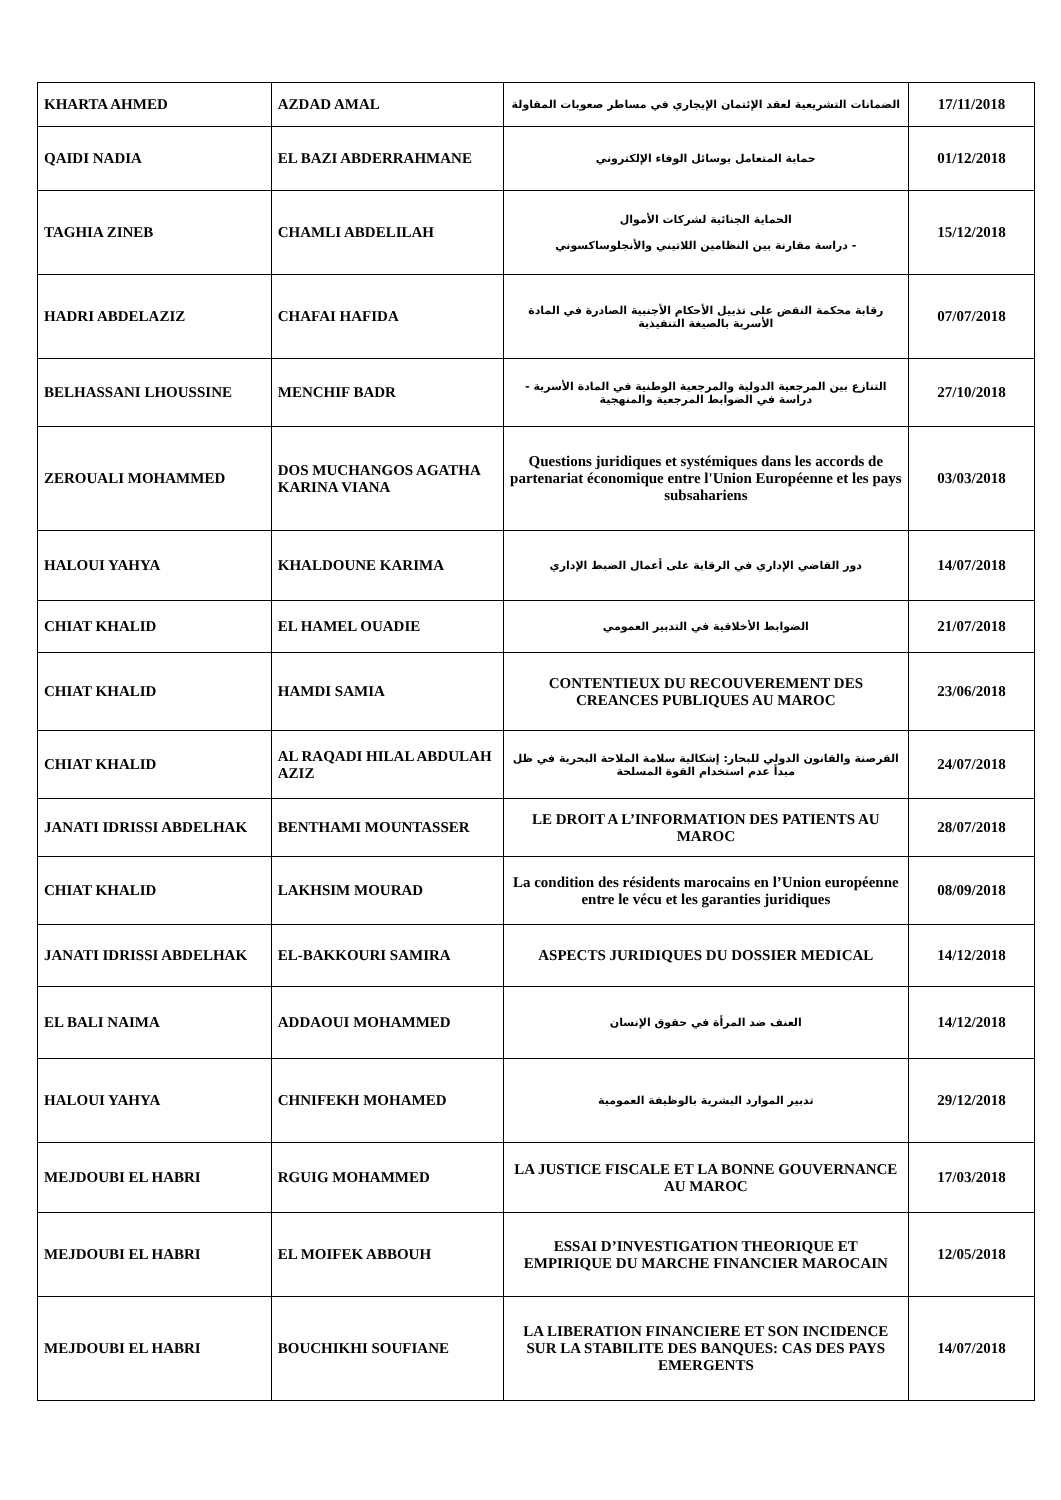| KHARTA AHMED | AZDAD AMAL | الضمانات التشريعية لعقد الإئتمان الإيجاري في مساطر صعوبات المقاولة | 17/11/2018 |
| QAIDI NADIA | EL BAZI ABDERRAHMANE | حماية المتعامل بوسائل الوفاء الإلكتروني | 01/12/2018 |
| TAGHIA ZINEB | CHAMLI ABDELILAH | الحماية الجنائية لشركات الأموال - دراسة مقارنة بين النظامين اللاتيني والأنجلوساكسوني | 15/12/2018 |
| HADRI ABDELAZIZ | CHAFAI HAFIDA | رقابة محكمة النقض على تذييل الأحكام الأجنبية الصادرة في المادة الأسرية بالصيغة التنفيذية | 07/07/2018 |
| BELHASSANI LHOUSSINE | MENCHIF BADR | التنازع بين المرجعية الدولية والمرجعية الوطنية في المادة الأسرية - دراسة في الضوابط المرجعية والمنهجية | 27/10/2018 |
| ZEROUALI MOHAMMED | DOS MUCHANGOS AGATHA KARINA VIANA | Questions juridiques et systémiques dans les accords de partenariat économique entre l'Union Européenne et les pays subsahariens | 03/03/2018 |
| HALOUI YAHYA | KHALDOUNE KARIMA | دور القاضي الإداري في الرقابة على أعمال الضبط الإداري | 14/07/2018 |
| CHIAT KHALID | EL HAMEL OUADIE | الضوابط الأخلاقية في التدبير العمومي | 21/07/2018 |
| CHIAT KHALID | HAMDI SAMIA | CONTENTIEUX DU RECOUVEREMENT DES CREANCES PUBLIQUES AU MAROC | 23/06/2018 |
| CHIAT KHALID | AL RAQADI HILAL ABDULAH AZIZ | القرصنة والقانون الدولي للبحار: إشكالية سلامة الملاحة البحرية في ظل مبدأ عدم استخدام القوة المسلحة | 24/07/2018 |
| JANATI IDRISSI ABDELHAK | BENTHAMI MOUNTASSER | LE DROIT A L’INFORMATION DES PATIENTS AU MAROC | 28/07/2018 |
| CHIAT KHALID | LAKHSIM MOURAD | La condition des résidents marocains en l’Union européenne entre le vécu et les garanties juridiques | 08/09/2018 |
| JANATI IDRISSI ABDELHAK | EL-BAKKOURI SAMIRA | ASPECTS JURIDIQUES DU DOSSIER MEDICAL | 14/12/2018 |
| EL BALI NAIMA | ADDAOUI MOHAMMED | العنف ضد المرأة في حقوق الإنسان | 14/12/2018 |
| HALOUI YAHYA | CHNIFEKH MOHAMED | تدبير الموارد البشرية بالوظيفة العمومية | 29/12/2018 |
| MEJDOUBI EL HABRI | RGUIG MOHAMMED | LA JUSTICE FISCALE ET LA BONNE GOUVERNANCE AU MAROC | 17/03/2018 |
| MEJDOUBI EL HABRI | EL MOIFEK ABBOUH | ESSAI D’INVESTIGATION THEORIQUE ET EMPIRIQUE DU MARCHE FINANCIER MAROCAIN | 12/05/2018 |
| MEJDOUBI EL HABRI | BOUCHIKHI SOUFIANE | LA LIBERATION FINANCIERE ET SON INCIDENCE SUR LA STABILITE DES BANQUES: CAS DES PAYS EMERGENTS | 14/07/2018 |